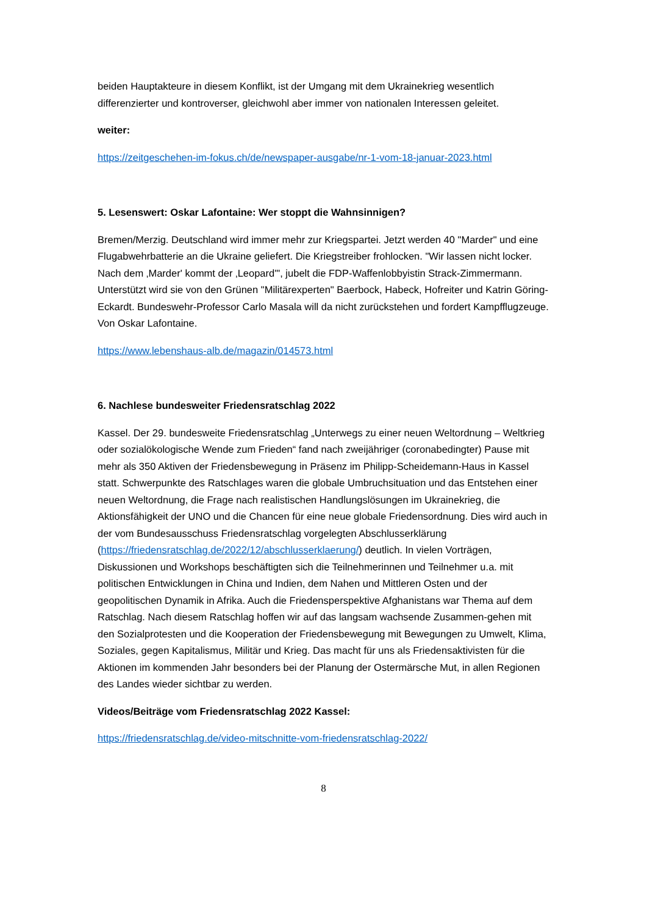beiden Hauptakteure in diesem Konflikt, ist der Umgang mit dem Ukrainekrieg wesentlich differenzierter und kontroverser, gleichwohl aber immer von nationalen Interessen geleitet.
weiter:
https://zeitgeschehen-im-fokus.ch/de/newspaper-ausgabe/nr-1-vom-18-januar-2023.html
5. Lesenswert: Oskar Lafontaine: Wer stoppt die Wahnsinnigen?
Bremen/Merzig. Deutschland wird immer mehr zur Kriegspartei. Jetzt werden 40 "Marder" und eine Flugabwehrbatterie an die Ukraine geliefert. Die Kriegstreiber frohlocken. "Wir lassen nicht locker. Nach dem ‚Marder' kommt der ‚Leopard'", jubelt die FDP-Waffenlobbyistin Strack-Zimmermann. Unterstützt wird sie von den Grünen "Militärexperten" Baerbock, Habeck, Hofreiter und Katrin Göring-Eckardt. Bundeswehr-Professor Carlo Masala will da nicht zurückstehen und fordert Kampfflugzeuge. Von Oskar Lafontaine.
https://www.lebenshaus-alb.de/magazin/014573.html
6. Nachlese bundesweiter Friedensratschlag 2022
Kassel. Der 29. bundesweite Friedensratschlag „Unterwegs zu einer neuen Weltordnung – Weltkrieg oder sozialökologische Wende zum Frieden“ fand nach zweijähriger (coronabedingter) Pause mit mehr als 350 Aktiven der Friedensbewegung in Präsenz im Philipp-Scheidemann-Haus in Kassel statt. Schwerpunkte des Ratschlages waren die globale Umbruchsituation und das Entstehen einer neuen Weltordnung, die Frage nach realistischen Handlungslösungen im Ukrainekrieg, die Aktionsfähigkeit der UNO und die Chancen für eine neue globale Friedensordnung. Dies wird auch in der vom Bundesausschuss Friedensratschlag vorgelegten Abschlusserklärung (https://friedensratschlag.de/2022/12/abschlusserklaerung/) deutlich. In vielen Vorträgen, Diskussionen und Workshops beschäftigten sich die Teilnehmerinnen und Teilnehmer u.a. mit politischen Entwicklungen in China und Indien, dem Nahen und Mittleren Osten und der geopolitischen Dynamik in Afrika. Auch die Friedensperspektive Afghanistans war Thema auf dem Ratschlag. Nach diesem Ratschlag hoffen wir auf das langsam wachsende Zusammen-gehen mit den Sozialprotesten und die Kooperation der Friedensbewegung mit Bewegungen zu Umwelt, Klima, Soziales, gegen Kapitalismus, Militär und Krieg. Das macht für uns als Friedensaktivisten für die Aktionen im kommenden Jahr besonders bei der Planung der Ostermärsche Mut, in allen Regionen des Landes wieder sichtbar zu werden.
Videos/Beiträge vom Friedensratschlag 2022 Kassel:
https://friedensratschlag.de/video-mitschnitte-vom-friedensratschlag-2022/
8